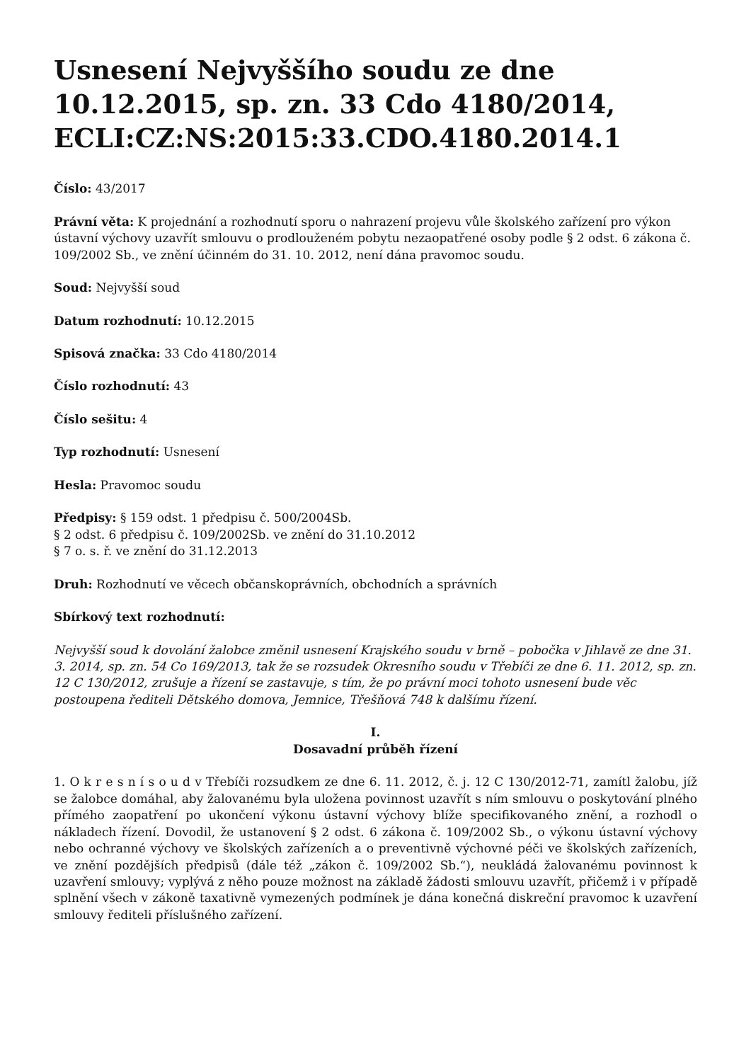Usnesení Nejvyššího soudu ze dne 10.12.2015, sp. zn. 33 Cdo 4180/2014, ECLI:CZ:NS:2015:33.CDO.4180.2014.1
Číslo: 43/2017
Právní věta: K projednání a rozhodnutí sporu o nahrazení projevu vůle školského zařízení pro výkon ústavní výchovy uzavřít smlouvu o prodlouženém pobytu nezaopatřené osoby podle § 2 odst. 6 zákona č. 109/2002 Sb., ve znění účinném do 31. 10. 2012, není dána pravomoc soudu.
Soud: Nejvyšší soud
Datum rozhodnutí: 10.12.2015
Spisová značka: 33 Cdo 4180/2014
Číslo rozhodnutí: 43
Číslo sešitu: 4
Typ rozhodnutí: Usnesení
Hesla: Pravomoc soudu
Předpisy: § 159 odst. 1 předpisu č. 500/2004Sb.
§ 2 odst. 6 předpisu č. 109/2002Sb. ve znění do 31.10.2012
§ 7 o. s. ř. ve znění do 31.12.2013
Druh: Rozhodnutí ve věcech občanskoprávních, obchodních a správních
Sbírkový text rozhodnutí:
Nejvyšší soud k dovolání žalobce změnil usnesení Krajského soudu v brně – pobočka v Jihlavě ze dne 31. 3. 2014, sp. zn. 54 Co 169/2013, tak že se rozsudek Okresního soudu v Třebíči ze dne 6. 11. 2012, sp. zn. 12 C 130/2012, zrušuje a řízení se zastavuje, s tím, že po právní moci tohoto usnesení bude věc postoupena řediteli Dětského domova, Jemnice, Třešňová 748 k dalšímu řízení.
I.
Dosavadní průběh řízení
1. O k r e s n í s o u d v Třebíči rozsudkem ze dne 6. 11. 2012, č. j. 12 C 130/2012-71, zamítl žalobu, jíž se žalobce domáhal, aby žalovanému byla uložena povinnost uzavřít s ním smlouvu o poskytování plného přímého zaopatření po ukončení výkonu ústavní výchovy blíže specifikovaného znění, a rozhodl o nákladech řízení. Dovodil, že ustanovení § 2 odst. 6 zákona č. 109/2002 Sb., o výkonu ústavní výchovy nebo ochranné výchovy ve školských zařízeních a o preventivně výchovné péči ve školských zařízeních, ve znění pozdějších předpisů (dále též „zákon č. 109/2002 Sb.“), neukládá žalovanému povinnost k uzavření smlouvy; vyplývá z něho pouze možnost na základě žádosti smlouvu uzavřít, přičemž i v případě splnění všech v zákoně taxativně vymezených podmínek je dána konečná diskreční pravomoc k uzavření smlouvy řediteli příslušného zařízení.